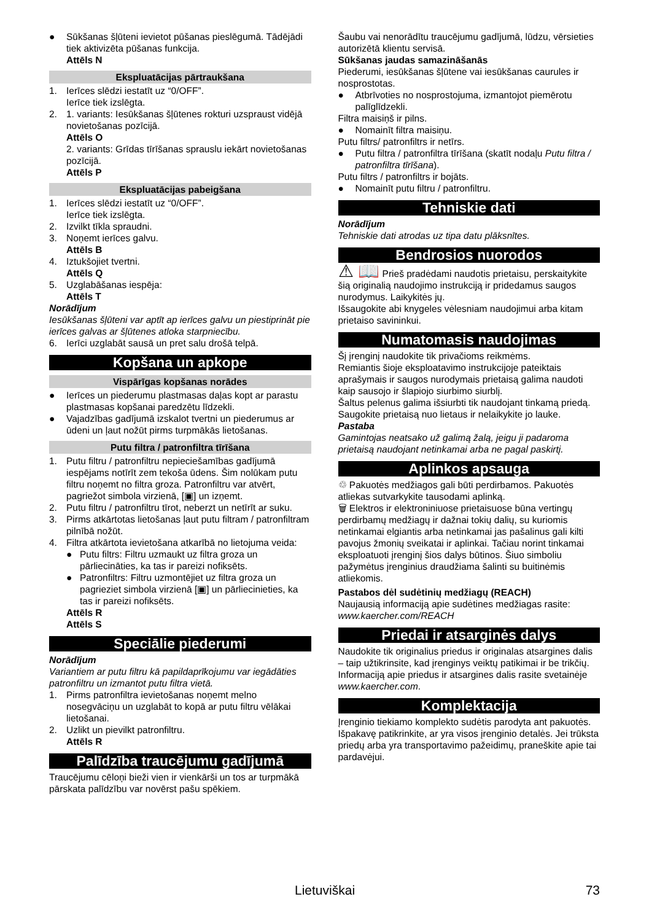● Sūkšanas šļūteni ievietot pūšanas pieslēgumā. Tādējādi tiek aktivizēta pūšanas funkcija.
Attēls N
Ekspluatācijas pārtraukšana
1. Ierīces slēdzi iestatīt uz “0/OFF”.
Ierīce tiek izslēgta.
2. 1. variants: Iesūkšanas šļūtenes rokturi uzspraust vidējā novietošanas pozīcijā.
Attēls O
2. variants: Grīdas tīrīšanas sprauslu iekārt novietošanas pozīcijā.
Attēls P
Ekspluatācijas pabeigšana
1. Ierīces slēdzi iestatīt uz “0/OFF”.
Ierīce tiek izslēgta.
2. Izvilkt tīkla spraudni.
3. Noņemt ierīces galvu.
Attēls B
4. Iztukšojiet tvertni.
Attēls Q
5. Uzglabāšanas iespēja:
Attēls T
Norādījum
Iesūkšanas šļūteni var aptīt ap ierīces galvu un piestiprināt pie ierīces galvas ar šļūtenes atloka starpniecību.
6. Ierīci uzglabāt sausā un pret salu drošā telpā.
Kopšana un apkope
Vispārīgas kopšanas norādes
● Ierīces un piederumu plastmasas daļas kopt ar parastu plastmasas kopšanai paredzētu līdzekli.
● Vajadzības gadījumā izskalot tvertni un piederumus ar ūdeni un ļaut nožūt pirms turpmākās lietošanas.
Putu filtra / patronfiltra tīrīšana
1. Putu filtru / patronfiltru nepieciešamības gadījumā iespējams notīrīt zem tekoša ūdens. Šim nolūkam putu filtru noņemt no filtra groza. Patronfiltru var atvērt, pagriežot simbola virzienā, [▣] un izņemt.
2. Putu filtru / patronfiltru tīrot, neberzt un netīrīt ar suku.
3. Pirms atkārtotas lietošanas ļaut putu filtram / patronfiltram pilnībā nožūt.
4. Filtra atkārtota ievietošana atkarībā no lietojuma veida:
● Putu filtrs: Filtru uzmaukt uz filtra groza un pārliecināties, ka tas ir pareizi nofiksēts.
● Patronfiltrs: Filtru uzmontējiet uz filtra groza un pagrieziet simbola virzienā [▣] un pārliecinieties, ka tas ir pareizi nofiksēts.
Attēls R
Attēls S
Speciālie piederumi
Norādījum
Variantiem ar putu filtru kā papildaprīkojumu var iegādāties patronfiltru un izmantot putu filtra vietā.
1. Pirms patronfiltra ievietošanas noņemt melno nosegvāciņu un uzglabāt to kopā ar putu filtru vēlākai lietošanai.
2. Uzlikt un pievilkt patronfiltru.
Attēls R
Palīdzība traucējumu gadījumā
Traucējumu cēloņi bieži vien ir vienkārši un tos ar turpmākā pārskata palīdzību var novērst pašu spēkiem.
Šaubu vai nenorādītu traucējumu gadījumā, lūdzu, vērsieties autorizētā klientu servisā.
Sūkšanas jaudas samazināšanās
Piederumi, iesūkšanas šļūtene vai iesūkšanas caurules ir nosprostotas.
● Atbrīvoties no nosprostojuma, izmantojot piemērotu palīglīdzekli.
Filtra maisiņš ir pilns.
● Nomainīt filtra maisiņu.
Putu filtrs/ patronfiltrs ir netīrs.
● Putu filtra / patronfiltra tīrīšana (skatīt nodaļu Putu filtra / patronfiltra tīrīšana).
Putu filtrs / patronfiltrs ir bojāts.
● Nomainīt putu filtru / patronfiltru.
Tehniskie dati
Norādījum
Tehniskie dati atrodas uz tipa datu plāksnītes.
Bendrosios nuorodos
⚠ 📖 Prieš pradėdami naudotis prietaisu, perskaitykite šią originalią naudojimo instrukciją ir pridedamus saugos nurodymus. Laikykitės jų.
Išsaugokite abi knygeles vėlesniam naudojimui arba kitam prietaiso savininkui.
Numatomasis naudojimas
Šį įrenginį naudokite tik privačioms reikmėms.
Remiantis šioje eksploatavimo instrukcijoje pateiktais aprašymais ir saugos nurodymais prietaisą galima naudoti kaip sausojo ir šlapiojo siurbimo siurblį.
Šaltus pelenus galima išsiurbti tik naudojant tinkamą priedą.
Saugokite prietaisą nuo lietaus ir nelaikykite jo lauke.
Pastaba
Gamintojas neatsako už galimą žalą, jeigu ji padaroma prietaisą naudojant netinkamai arba ne pagal paskirtį.
Aplinkos apsauga
♲ Pakuotės medžiagos gali būti perdirbamos. Pakuotės atliekas sutvarkykite tausodami aplinką.
🗑 Elektros ir elektroniniuose prietaisuose būna vertingų perdirbamų medžiagų ir dažnai tokių dalių, su kuriomis netinkamai elgiantis arba netinkamai jas pašalinus gali kilti pavojus žmonių sveikatai ir aplinkai. Tačiau norint tinkamai eksploatuoti įrenginį šios dalys būtinos. Šiuo simboliu pažymėtus įrenginius draudžiama šalinti su buitinėmis atliekomis.
Pastabos dėl sudėtinių medžiagų (REACH)
Naujausią informaciją apie sudėtines medžiagas rasite: www.kaercher.com/REACH
Priedai ir atsarginės dalys
Naudokite tik originalius priedus ir originalas atsargines dalis – taip užtikrinsite, kad įrenginys veiktų patikimai ir be trikčių.
Informaciją apie priedus ir atsargines dalis rasite svetainėje www.kaercher.com.
Komplektacija
Įrenginio tiekiamo komplekto sudėtis parodyta ant pakuotės. Išpakavę patikrinkite, ar yra visos įrenginio detalės. Jei trūksta priedų arba yra transportavimo pažeidimų, praneškite apie tai pardavėjui.
Lietuviškai 73